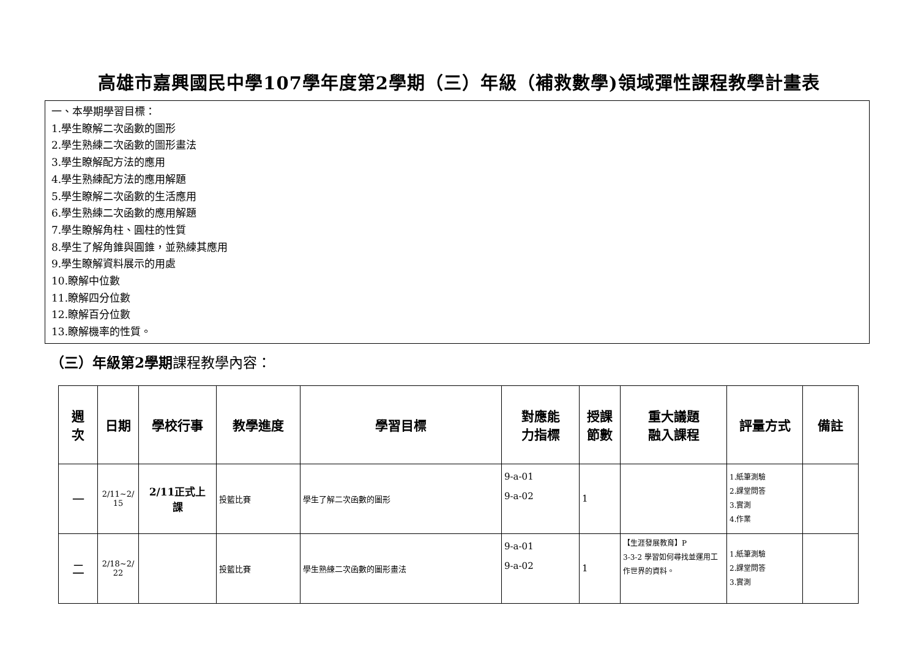高雄市嘉興國民中學107學年度第2學期（三）年級（補救數學)領域彈性課程教學計畫表
一、本學期學習目標：
1.學生瞭解二次函數的圖形
2.學生熟練二次函數的圖形畫法
3.學生瞭解配方法的應用
4.學生熟練配方法的應用解題
5.學生瞭解二次函數的生活應用
6.學生熟練二次函數的應用解題
7.學生瞭解角柱、圓柱的性質
8.學生了解角錐與圓錐，並熟練其應用
9.學生瞭解資料展示的用處
10.瞭解中位數
11.瞭解四分位數
12.瞭解百分位數
13.瞭解機率的性質。
（三）年級第2學期課程教學內容：
| 週 次 | 日期 | 學校行事 | 教學進度 | 學習目標 | 對應能 力指標 | 授課 節數 | 重大議題 融入課程 | 評量方式 | 備註 |
| --- | --- | --- | --- | --- | --- | --- | --- | --- | --- |
| 一 | 2/11~2/ 15 | 2/11正式上 課 | 投籃比賽 | 學生了解二次函數的圖形 | 9-a-01 9-a-02 | 1 | | 1.紙筆測驗 2.課堂問答 3.實測 4.作業 | |
| 二 | 2/18~2/ 22 | | 投籃比賽 | 學生熟練二次函數的圖形畫法 | 9-a-01 9-a-02 | 1 | 【生涯發展教育】P 3-3-2 學習如何尋找並運用工作世界的資料。 | 1.紙筆測驗 2.課堂問答 3.實測 | |